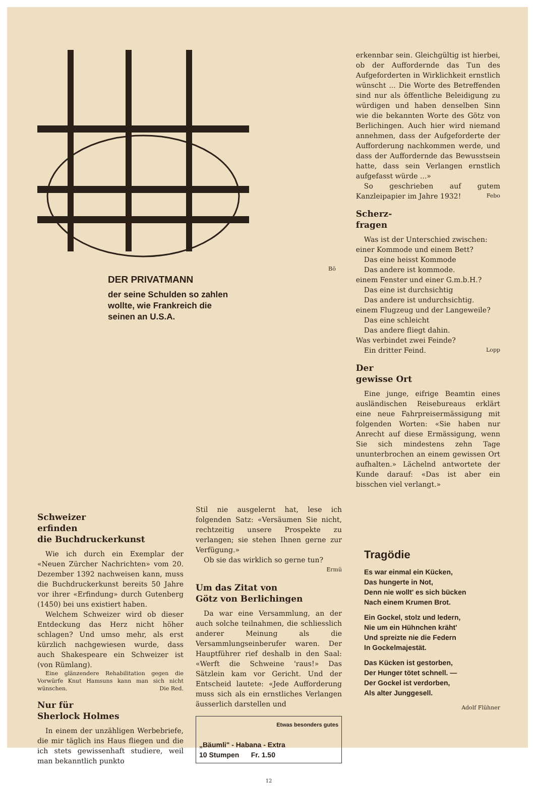Bö
DER PRIVATMANN
der seine Schulden so zahlen
wollte, wie Frankreich die
seinen an U.S.A.
erkennbar sein. Gleichgültig ist hierbei, ob der Auffordernde das Tun des Aufgeforderten in Wirklichkeit ernstlich wünscht ... Die Worte des Betreffenden sind nur als öffentliche Beleidigung zu würdigen und haben denselben Sinn wie die bekannten Worte des Götz von Berlichingen. Auch hier wird niemand annehmen, dass der Aufgeforderte der Aufforderung nachkommen werde, und dass der Auffordernde das Bewusstsein hatte, dass sein Verlangen ernstlich aufgefasst würde ...»
So geschrieben auf gutem Kanzleipapier im Jahre 1932! Febo
Scherz-
fragen
Was ist der Unterschied zwischen:
einer Kommode und einem Bett?
Das eine heisst Kommode
Das andere ist kommode.
einem Fenster und einer G.m.b.H.?
Das eine ist durchsichtig
Das andere ist undurchsichtig.
einem Flugzeug und der Langeweile?
Das eine schleicht
Das andere fliegt dahin.
Was verbindet zwei Feinde?
Ein dritter Feind. Lopp
Der
gewisse Ort
Eine junge, eifrige Beamtin eines ausländischen Reisebureaus erklärt eine neue Fahrpreisermässigung mit folgenden Worten: «Sie haben nur Anrecht auf diese Ermässigung, wenn Sie sich mindestens zehn Tage ununterbrochen an einem gewissen Ort aufhalten.» Lächelnd antwortete der Kunde darauf: «Das ist aber ein bisschen viel verlangt.»
Schweizer
erfinden
die Buchdruckerkunst
Wie ich durch ein Exemplar der «Neuen Zürcher Nachrichten» vom 20. Dezember 1392 nachweisen kann, muss die Buchdruckerkunst bereits 50 Jahre vor ihrer «Erfindung» durch Gutenberg (1450) bei uns existiert haben.
Welchem Schweizer wird ob dieser Entdeckung das Herz nicht höher schlagen? Und umso mehr, als erst kürzlich nachgewiesen wurde, dass auch Shakespeare ein Schweizer ist (von Rümlang).
Eine glänzendere Rehabilitation gegen die Vorwürfe Knut Hamsuns kann man sich nicht wünschen. Die Red.
Nur für
Sherlock Holmes
In einem der unzähligen Werbebriefe, die mir täglich ins Haus fliegen und die ich stets gewissenhaft studiere, weil man bekanntlich punkto
Stil nie ausgelernt hat, lese ich folgenden Satz: «Versäumen Sie nicht, rechtzeitig unsere Prospekte zu verlangen; sie stehen Ihnen gerne zur Verfügung.»
Ob sie das wirklich so gerne tun?
Ermü
Um das Zitat von
Götz von Berlichingen
Da war eine Versammlung, an der auch solche teilnahmen, die schliesslich anderer Meinung als die Versammlungseinberufer waren. Der Hauptführer rief deshalb in den Saal: «Werft die Schweine 'raus!» Das Sätzlein kam vor Gericht. Und der Entscheid lautete: «Jede Aufforderung muss sich als ein ernstliches Verlangen äusserlich darstellen und
Etwas besonders gutes
„Bäumli" - Habana - Extra
10 Stumpen Fr. 1.50
Tragödie
Es war einmal ein Kücken,
Das hungerte in Not,
Denn nie wollt' es sich bücken
Nach einem Krumen Brot.
Ein Gockel, stolz und ledern,
Nie um ein Hühnchen kräht'
Und spreizte nie die Federn
In Gockelmajestät.
Das Kücken ist gestorben,
Der Hunger tötet schnell. —
Der Gockel ist verdorben,
Als alter Junggesell.
Adolf Flühner
12